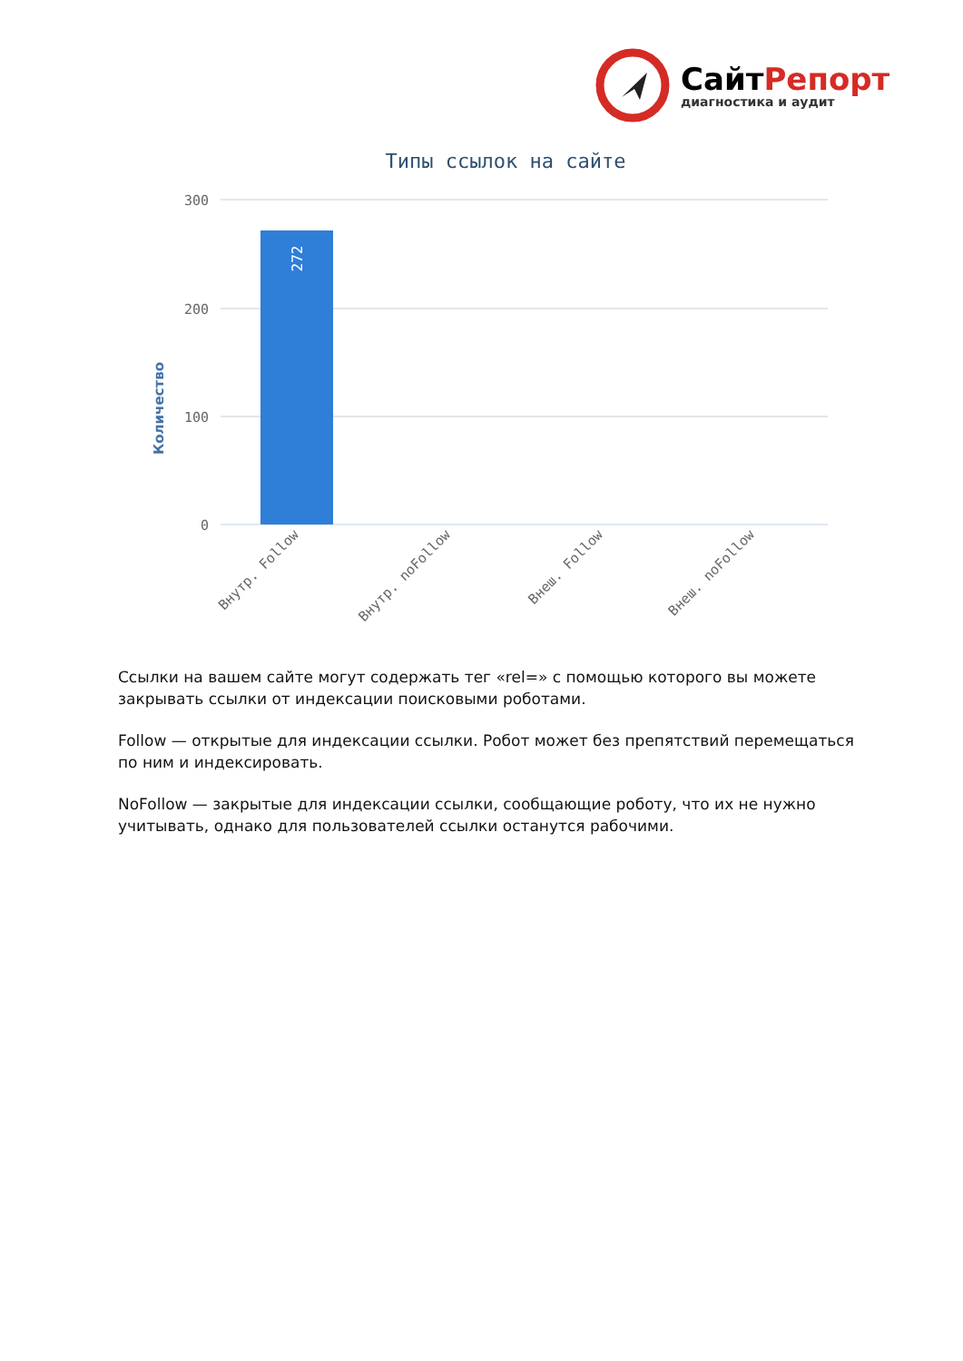СайтРепорт
диагностика и аудит
Типы ссылок на сайте
Количество
300
200
100
0
272
Внутр. Follow
Внутр. noFollow
Внеш. Follow
Внеш. noFollow
Ссылки на вашем сайте могут содержать тег «rel=» с помощью которого вы можете закрывать ссылки от индексации поисковыми роботами.
Follow — открытые для индексации ссылки. Робот может без препятствий перемещаться по ним и индексировать.
NoFollow — закрытые для индексации ссылки, сообщающие роботу, что их не нужно учитывать, однако для пользователей ссылки останутся рабочими.